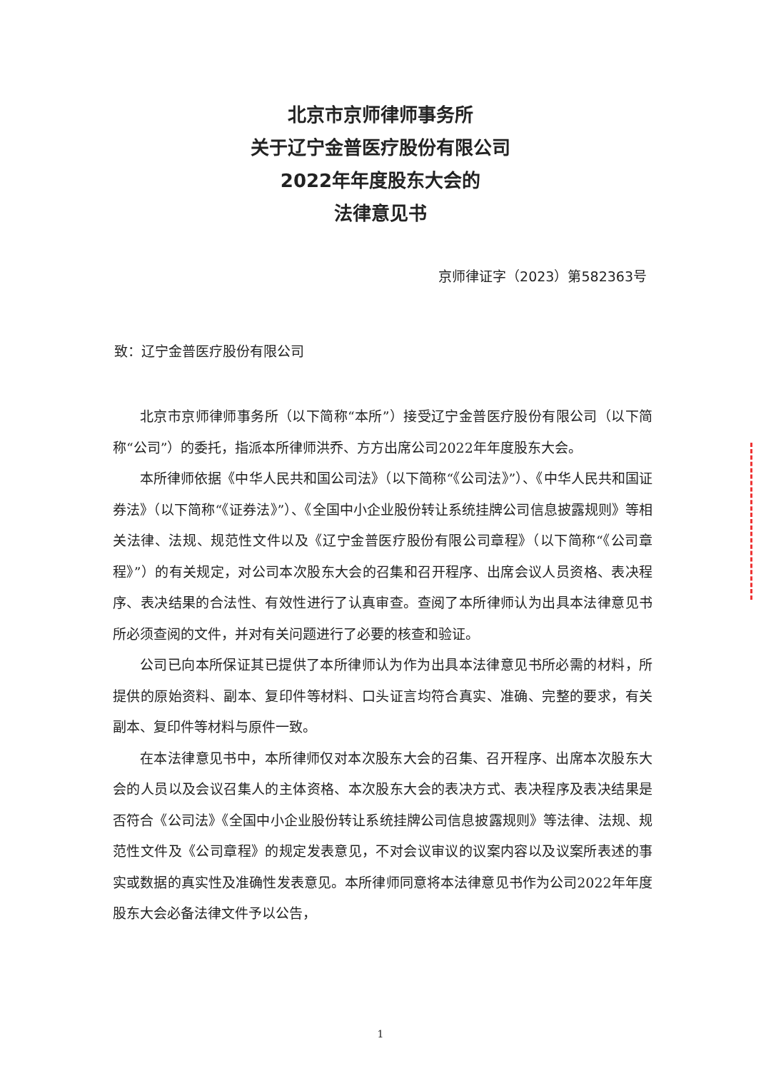北京市京师律师事务所
关于辽宁金普医疗股份有限公司
2022年年度股东大会的
法律意见书
京师律证字（2023）第582363号
致：辽宁金普医疗股份有限公司
北京市京师律师事务所（以下简称“本所”）接受辽宁金普医疗股份有限公司（以下简称“公司”）的委托，指派本所律师洪乔、方方出席公司2022年年度股东大会。
本所律师依据《中华人民共和国公司法》（以下简称“《公司法》”）、《中华人民共和国证券法》（以下简称“《证券法》”）、《全国中小企业股份转让系统挂牌公司信息披露规则》等相关法律、法规、规范性文件以及《辽宁金普医疗股份有限公司章程》（以下简称“《公司章程》”）的有关规定，对公司本次股东大会的召集和召开程序、出席会议人员资格、表决程序、表决结果的合法性、有效性进行了认真审查。查阅了本所律师认为出具本法律意见书所必须查阅的文件，并对有关问题进行了必要的核查和验证。
公司已向本所保证其已提供了本所律师认为作为出具本法律意见书所必需的材料，所提供的原始资料、副本、复印件等材料、口头证言均符合真实、准确、完整的要求，有关副本、复印件等材料与原件一致。
在本法律意见书中，本所律师仅对本次股东大会的召集、召开程序、出席本次股东大会的人员以及会议召集人的主体资格、本次股东大会的表决方式、表决程序及表决结果是否符合《公司法》《全国中小企业股份转让系统挂牌公司信息披露规则》等法律、法规、规范性文件及《公司章程》的规定发表意见，不对会议审议的议案内容以及议案所表述的事实或数据的真实性及准确性发表意见。本所律师同意将本法律意见书作为公司2022年年度股东大会必备法律文件予以公告，
1